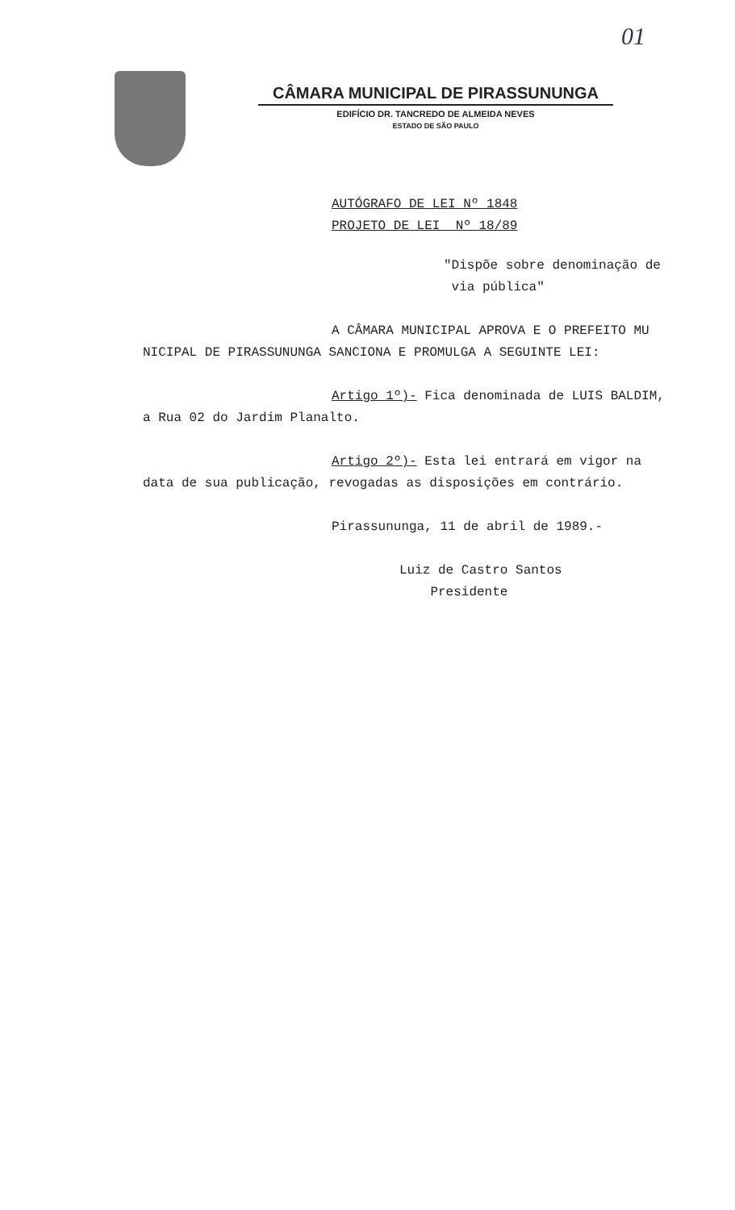01
CÂMARA MUNICIPAL DE PIRASSUNUNGA
EDIFÍCIO DR. TANCREDO DE ALMEIDA NEVES
ESTADO DE SÃO PAULO
AUTÓGRAFO DE LEI Nº 1848
PROJETO DE LEI Nº 18/89
"Dispõe sobre denominação de
via pública"
A CÂMARA MUNICIPAL APROVA E O PREFEITO MU
NICIPAL DE PIRASSUNUNGA SANCIONA E PROMULGA A SEGUINTE LEI:
Artigo 1º)- Fica denominada de LUIS BALDIM,
a Rua 02 do Jardim Planalto.
Artigo 2º)- Esta lei entrará em vigor na
data de sua publicação, revogadas as disposições em contrário.
Pirassununga, 11 de abril de 1989.-
Luiz de Castro Santos
Presidente